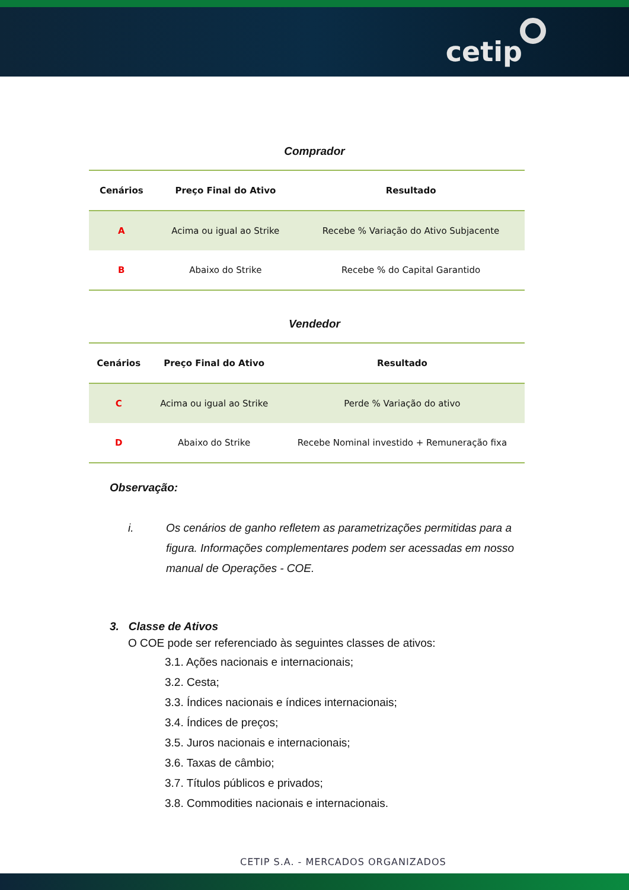cetip
Comprador
| Cenários | Preço Final do Ativo | Resultado |
| --- | --- | --- |
| A | Acima ou igual ao Strike | Recebe % Variação do Ativo Subjacente |
| B | Abaixo do Strike | Recebe % do Capital Garantido |
Vendedor
| Cenários | Preço Final do Ativo | Resultado |
| --- | --- | --- |
| C | Acima ou igual ao Strike | Perde % Variação do ativo |
| D | Abaixo do Strike | Recebe Nominal investido + Remuneração fixa |
Observação:
i. Os cenários de ganho refletem as parametrizações permitidas para a figura. Informações complementares podem ser acessadas em nosso manual de Operações - COE.
3. Classe de Ativos
O COE pode ser referenciado às seguintes classes de ativos:
3.1. Ações nacionais e internacionais;
3.2. Cesta;
3.3. Índices nacionais e índices internacionais;
3.4. Índices de preços;
3.5. Juros nacionais e internacionais;
3.6. Taxas de câmbio;
3.7. Títulos públicos e privados;
3.8. Commodities nacionais e internacionais.
CETIP S.A. - MERCADOS ORGANIZADOS